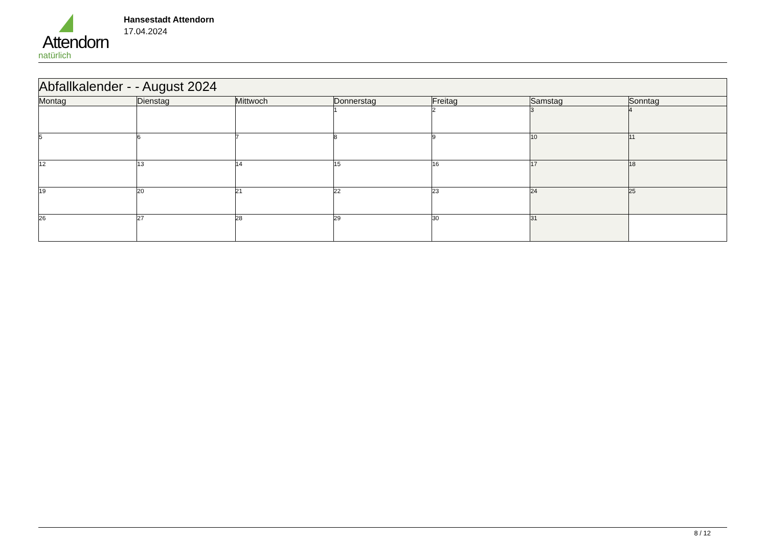Attendorn
natürlich
Hansestadt Attendorn
17.04.2024
| Abfallkalender - - August 2024 | | | | | | |
| Montag | Dienstag | Mittwoch | Donnerstag | Freitag | Samstag | Sonntag |
| | | | 1 | 2 | 3 | 4 |
| 5 | 6 | 7 | 8 | 9 | 10 | 11 |
| 12 | 13 | 14 | 15 | 16 | 17 | 18 |
| 19 | 20 | 21 | 22 | 23 | 24 | 25 |
| 26 | 27 | 28 | 29 | 30 | 31 | |
8 / 12